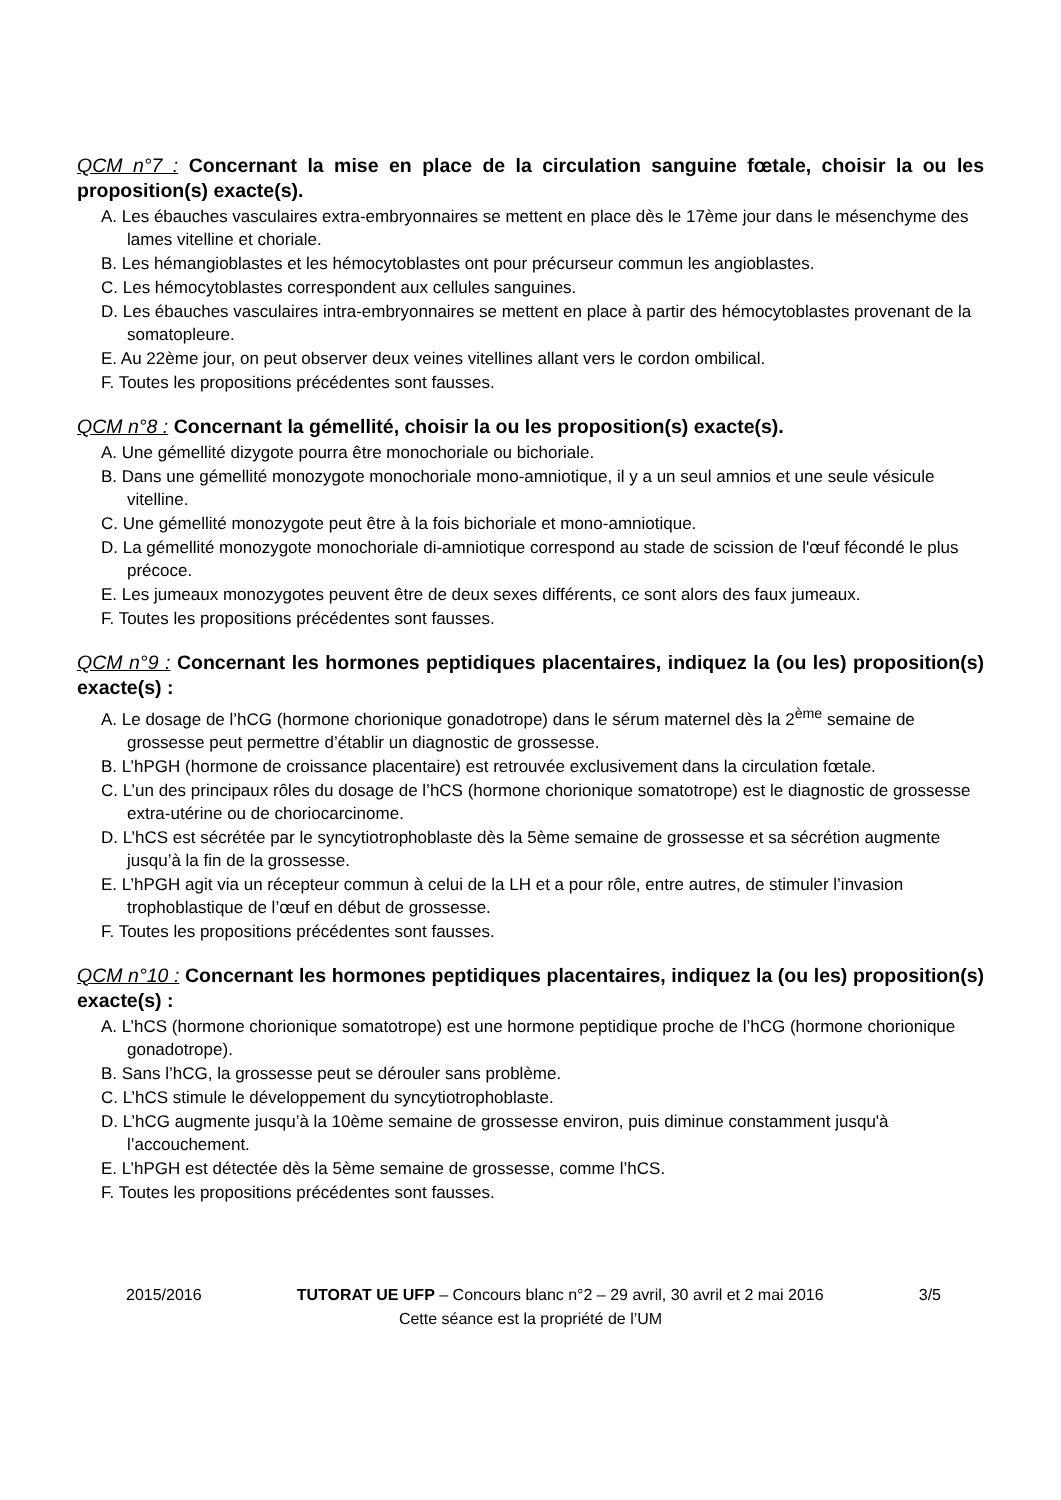QCM n°7 : Concernant la mise en place de la circulation sanguine fœtale, choisir la ou les proposition(s) exacte(s).
A. Les ébauches vasculaires extra-embryonnaires se mettent en place dès le 17ème jour dans le mésenchyme des lames vitelline et choriale.
B. Les hémangioblastes et les hémocytoblastes ont pour précurseur commun les angioblastes.
C. Les hémocytoblastes correspondent aux cellules sanguines.
D. Les ébauches vasculaires intra-embryonnaires se mettent en place à partir des hémocytoblastes provenant de la somatopleure.
E. Au 22ème jour, on peut observer deux veines vitellines allant vers le cordon ombilical.
F. Toutes les propositions précédentes sont fausses.
QCM n°8 : Concernant la gémellité, choisir la ou les proposition(s) exacte(s).
A. Une gémellité dizygote pourra être monochoriale ou bichoriale.
B. Dans une gémellité monozygote monochoriale mono-amniotique, il y a un seul amnios et une seule vésicule vitelline.
C. Une gémellité monozygote peut être à la fois bichoriale et mono-amniotique.
D. La gémellité monozygote monochoriale di-amniotique correspond au stade de scission de l'œuf fécondé le plus précoce.
E. Les jumeaux monozygotes peuvent être de deux sexes différents, ce sont alors des faux jumeaux.
F. Toutes les propositions précédentes sont fausses.
QCM n°9 : Concernant les hormones peptidiques placentaires, indiquez la (ou les) proposition(s) exacte(s) :
A. Le dosage de l’hCG (hormone chorionique gonadotrope) dans le sérum maternel dès la 2<sup>ème</sup> semaine de grossesse peut permettre d’établir un diagnostic de grossesse.
B. L’hPGH (hormone de croissance placentaire) est retrouvée exclusivement dans la circulation fœtale.
C. L’un des principaux rôles du dosage de l’hCS (hormone chorionique somatotrope) est le diagnostic de grossesse extra-utérine ou de choriocarcinome.
D. L’hCS est sécrétée par le syncytiotrophoblaste dès la 5ème semaine de grossesse et sa sécrétion augmente jusqu’à la fin de la grossesse.
E. L’hPGH agit via un récepteur commun à celui de la LH et a pour rôle, entre autres, de stimuler l’invasion trophoblastique de l’œuf en début de grossesse.
F. Toutes les propositions précédentes sont fausses.
QCM n°10 : Concernant les hormones peptidiques placentaires, indiquez la (ou les) proposition(s) exacte(s) :
A. L’hCS (hormone chorionique somatotrope) est une hormone peptidique proche de l’hCG (hormone chorionique gonadotrope).
B. Sans l’hCG, la grossesse peut se dérouler sans problème.
C. L’hCS stimule le développement du syncytiotrophoblaste.
D. L’hCG augmente jusqu’à la 10ème semaine de grossesse environ, puis diminue constamment jusqu'à l’accouchement.
E. L’hPGH est détectée dès la 5ème semaine de grossesse, comme l’hCS.
F. Toutes les propositions précédentes sont fausses.
2015/2016 TUTORAT UE UFP – Concours blanc n°2 – 29 avril, 30 avril et 2 mai 2016 3/5
Cette séance est la propriété de l’UM